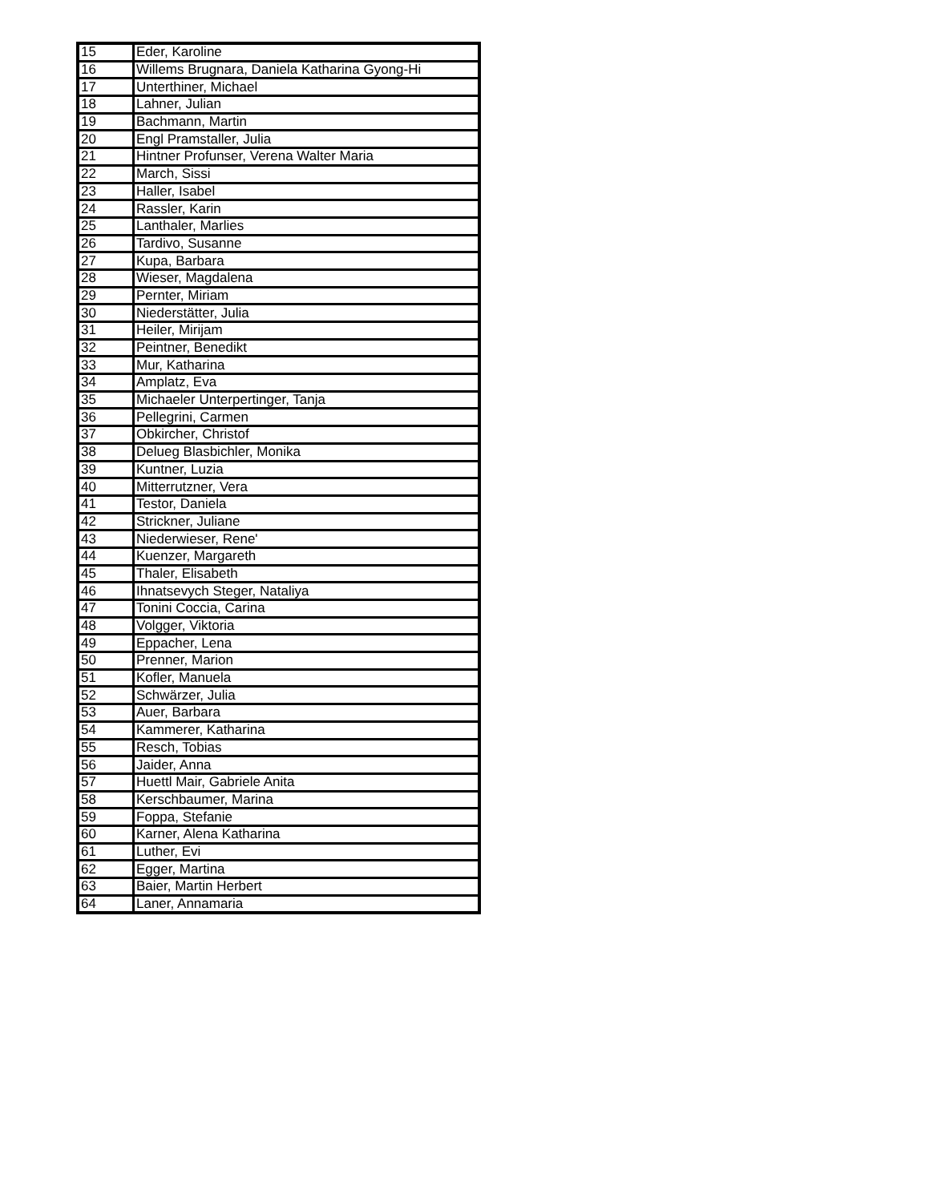| 15 | Eder, Karoline |
| 16 | Willems Brugnara, Daniela Katharina Gyong-Hi |
| 17 | Unterthiner, Michael |
| 18 | Lahner, Julian |
| 19 | Bachmann, Martin |
| 20 | Engl Pramstaller, Julia |
| 21 | Hintner Profunser, Verena Walter Maria |
| 22 | March, Sissi |
| 23 | Haller, Isabel |
| 24 | Rassler, Karin |
| 25 | Lanthaler, Marlies |
| 26 | Tardivo, Susanne |
| 27 | Kupa, Barbara |
| 28 | Wieser, Magdalena |
| 29 | Pernter, Miriam |
| 30 | Niederstätter, Julia |
| 31 | Heiler, Mirijam |
| 32 | Peintner, Benedikt |
| 33 | Mur, Katharina |
| 34 | Amplatz, Eva |
| 35 | Michaeler Unterpertinger, Tanja |
| 36 | Pellegrini, Carmen |
| 37 | Obkircher, Christof |
| 38 | Delueg Blasbichler, Monika |
| 39 | Kuntner, Luzia |
| 40 | Mitterrutzner, Vera |
| 41 | Testor, Daniela |
| 42 | Strickner, Juliane |
| 43 | Niederwieser, Rene' |
| 44 | Kuenzer, Margareth |
| 45 | Thaler, Elisabeth |
| 46 | Ihnatsevych Steger, Nataliya |
| 47 | Tonini Coccia, Carina |
| 48 | Volgger, Viktoria |
| 49 | Eppacher, Lena |
| 50 | Prenner, Marion |
| 51 | Kofler, Manuela |
| 52 | Schwärzer, Julia |
| 53 | Auer, Barbara |
| 54 | Kammerer, Katharina |
| 55 | Resch, Tobias |
| 56 | Jaider, Anna |
| 57 | Huettl Mair, Gabriele Anita |
| 58 | Kerschbaumer, Marina |
| 59 | Foppa, Stefanie |
| 60 | Karner, Alena Katharina |
| 61 | Luther, Evi |
| 62 | Egger, Martina |
| 63 | Baier, Martin Herbert |
| 64 | Laner, Annamaria |